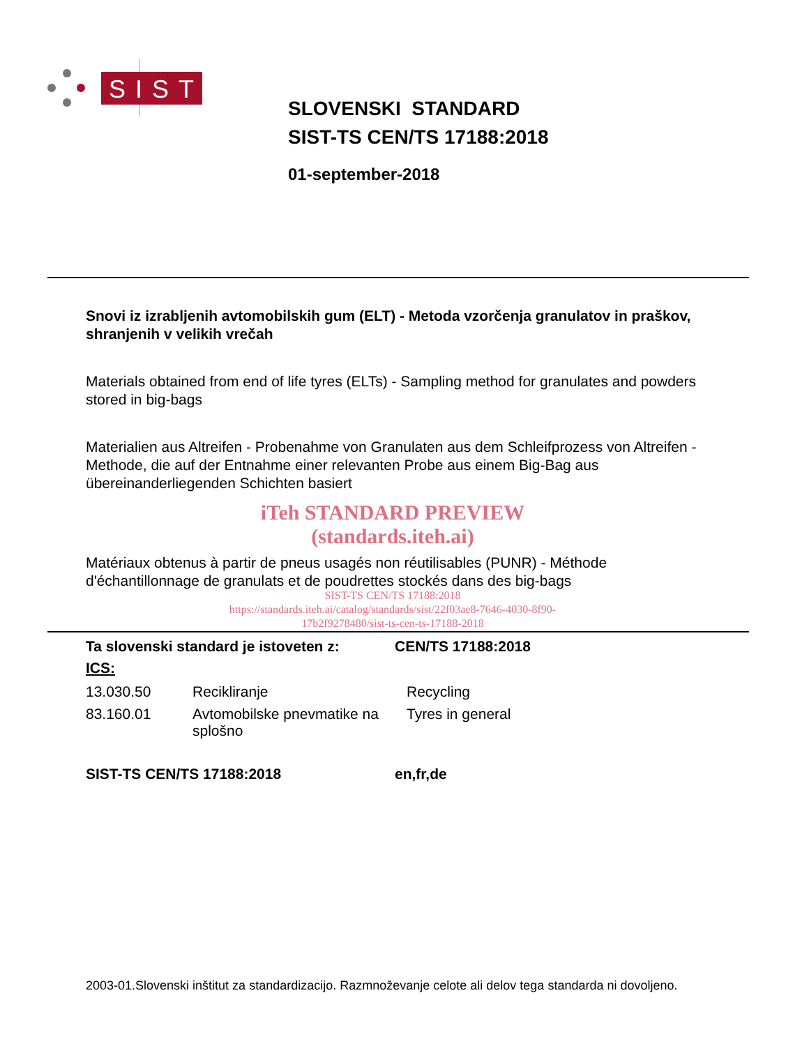SIST
SLOVENSKI STANDARD
SIST-TS CEN/TS 17188:2018
01-september-2018
Snovi iz izrabljenih avtomobilskih gum (ELT) - Metoda vzorčenja granulatov in praškov, shranjenih v velikih vrečah
Materials obtained from end of life tyres (ELTs) - Sampling method for granulates and powders stored in big-bags
Materialien aus Altreifen - Probenahme von Granulaten aus dem Schleifprozess von Altreifen - Methode, die auf der Entnahme einer relevanten Probe aus einem Big-Bag aus übereinanderliegenden Schichten basiert
iTeh STANDARD PREVIEW
(standards.iteh.ai)
Matériaux obtenus à partir de pneus usagés non réutilisables (PUNR) - Méthode d'échantillonnage de granulats et de poudrettes stockés dans des big-bags
SIST-TS CEN/TS 17188:2018
https://standards.iteh.ai/catalog/standards/sist/22f03ae8-7646-4030-8f90-
17b2f9278480/sist-ts-cen-ts-17188-2018
| Ta slovenski standard je istoveten z: | CEN/TS 17188:2018 |
ICS:
| 13.030.50 | Recikliranje | Recycling |
| 83.160.01 | Avtomobilske pnevmatike na splošno | Tyres in general |
| SIST-TS CEN/TS 17188:2018 | en,fr,de |
2003-01.Slovenski inštitut za standardizacijo. Razmnoževanje celote ali delov tega standarda ni dovoljeno.